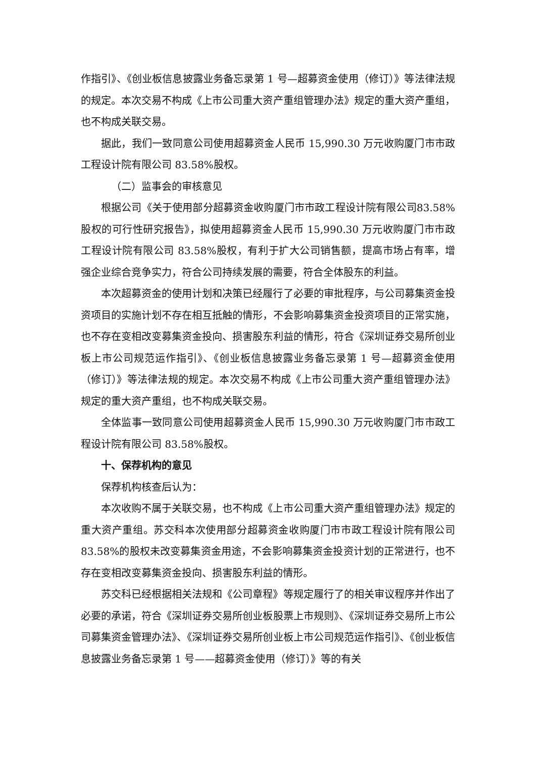作指引》、《创业板信息披露业务备忘录第 1 号—超募资金使用（修订）》等法律法规的规定。本次交易不构成《上市公司重大资产重组管理办法》规定的重大资产重组，也不构成关联交易。
据此，我们一致同意公司使用超募资金人民币 15,990.30 万元收购厦门市市政工程设计院有限公司 83.58%股权。
（二）监事会的审核意见
根据公司《关于使用部分超募资金收购厦门市市政工程设计院有限公司83.58%股权的可行性研究报告》，拟使用超募资金人民币 15,990.30 万元收购厦门市市政工程设计院有限公司 83.58%股权，有利于扩大公司销售额，提高市场占有率，增强企业综合竞争实力，符合公司持续发展的需要，符合全体股东的利益。
本次超募资金的使用计划和决策已经履行了必要的审批程序，与公司募集资金投资项目的实施计划不存在相互抵触的情形，不会影响募集资金投资项目的正常实施，也不存在变相改变募集资金投向、损害股东利益的情形，符合《深圳证券交易所创业板上市公司规范运作指引》、《创业板信息披露业务备忘录第 1 号—超募资金使用（修订）》等法律法规的规定。本次交易不构成《上市公司重大资产重组管理办法》规定的重大资产重组，也不构成关联交易。
全体监事一致同意公司使用超募资金人民币 15,990.30 万元收购厦门市市政工程设计院有限公司 83.58%股权。
十、保荐机构的意见
保荐机构核查后认为：
本次收购不属于关联交易，也不构成《上市公司重大资产重组管理办法》规定的重大资产重组。苏交科本次使用部分超募资金收购厦门市市政工程设计院有限公司 83.58%的股权未改变募集资金用途，不会影响募集资金投资计划的正常进行，也不存在变相改变募集资金投向、损害股东利益的情形。
苏交科已经根据相关法规和《公司章程》等规定履行了的相关审议程序并作出了必要的承诺，符合《深圳证券交易所创业板股票上市规则》、《深圳证券交易所上市公司募集资金管理办法》、《深圳证券交易所创业板上市公司规范运作指引》、《创业板信息披露业务备忘录第 1 号——超募资金使用（修订）》等的有关